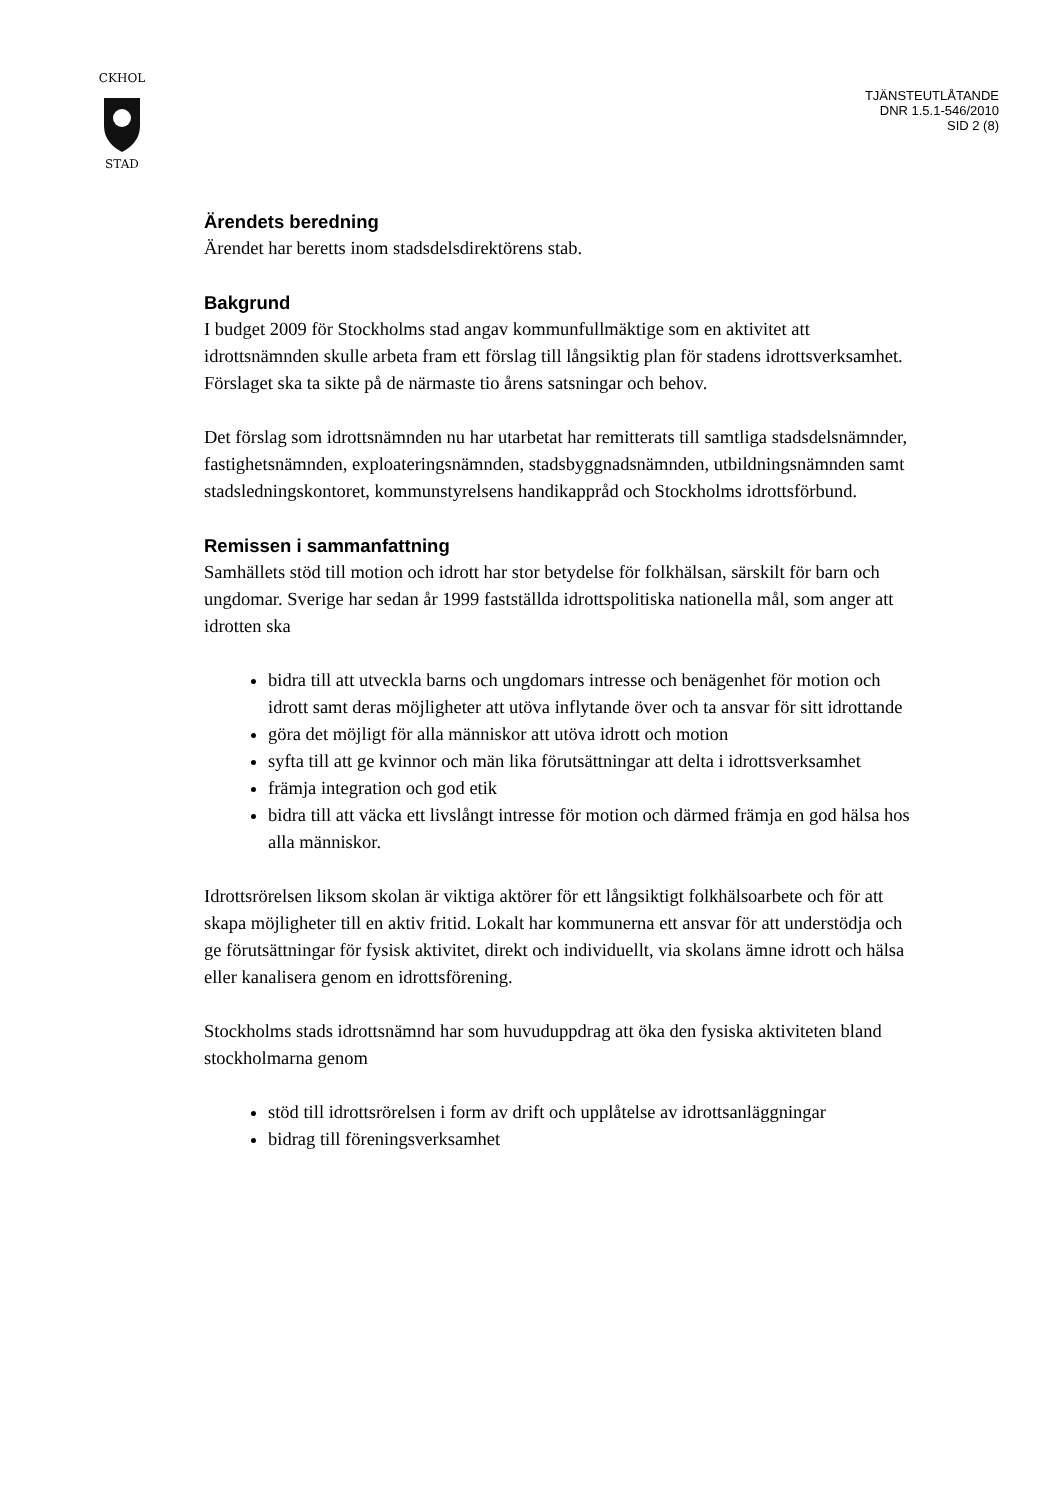CKHOL
STAD
TJÄNSTEUTLÅTANDE
DNR 1.5.1-546/2010
SID 2 (8)
Ärendets beredning
Ärendet har beretts inom stadsdelsdirektörens stab.
Bakgrund
I budget 2009 för Stockholms stad angav kommunfullmäktige som en aktivitet att idrottsnämnden skulle arbeta fram ett förslag till långsiktig plan för stadens idrottsverksamhet. Förslaget ska ta sikte på de närmaste tio årens satsningar och behov.
Det förslag som idrottsnämnden nu har utarbetat har remitterats till samtliga stadsdelsnämnder, fastighetsnämnden, exploateringsnämnden, stadsbyggnadsnämnden, utbildningsnämnden samt stadsledningskontoret, kommunstyrelsens handikappråd och Stockholms idrottsförbund.
Remissen i sammanfattning
Samhällets stöd till motion och idrott har stor betydelse för folkhälsan, särskilt för barn och ungdomar. Sverige har sedan år 1999 fastställda idrottspolitiska nationella mål, som anger att idrotten ska
bidra till att utveckla barns och ungdomars intresse och benägenhet för motion och idrott samt deras möjligheter att utöva inflytande över och ta ansvar för sitt idrottande
göra det möjligt för alla människor att utöva idrott och motion
syfta till att ge kvinnor och män lika förutsättningar att delta i idrottsverksamhet
främja integration och god etik
bidra till att väcka ett livslångt intresse för motion och därmed främja en god hälsa hos alla människor.
Idrottsrörelsen liksom skolan är viktiga aktörer för ett långsiktigt folkhälsoarbete och för att skapa möjligheter till en aktiv fritid. Lokalt har kommunerna ett ansvar för att understödja och ge förutsättningar för fysisk aktivitet, direkt och individuellt, via skolans ämne idrott och hälsa eller kanalisera genom en idrottsförening.
Stockholms stads idrottsnämnd har som huvuduppdrag att öka den fysiska aktiviteten bland stockholmarna genom
stöd till idrottsrörelsen i form av drift och upplåtelse av idrottsanläggningar
bidrag till föreningsverksamhet